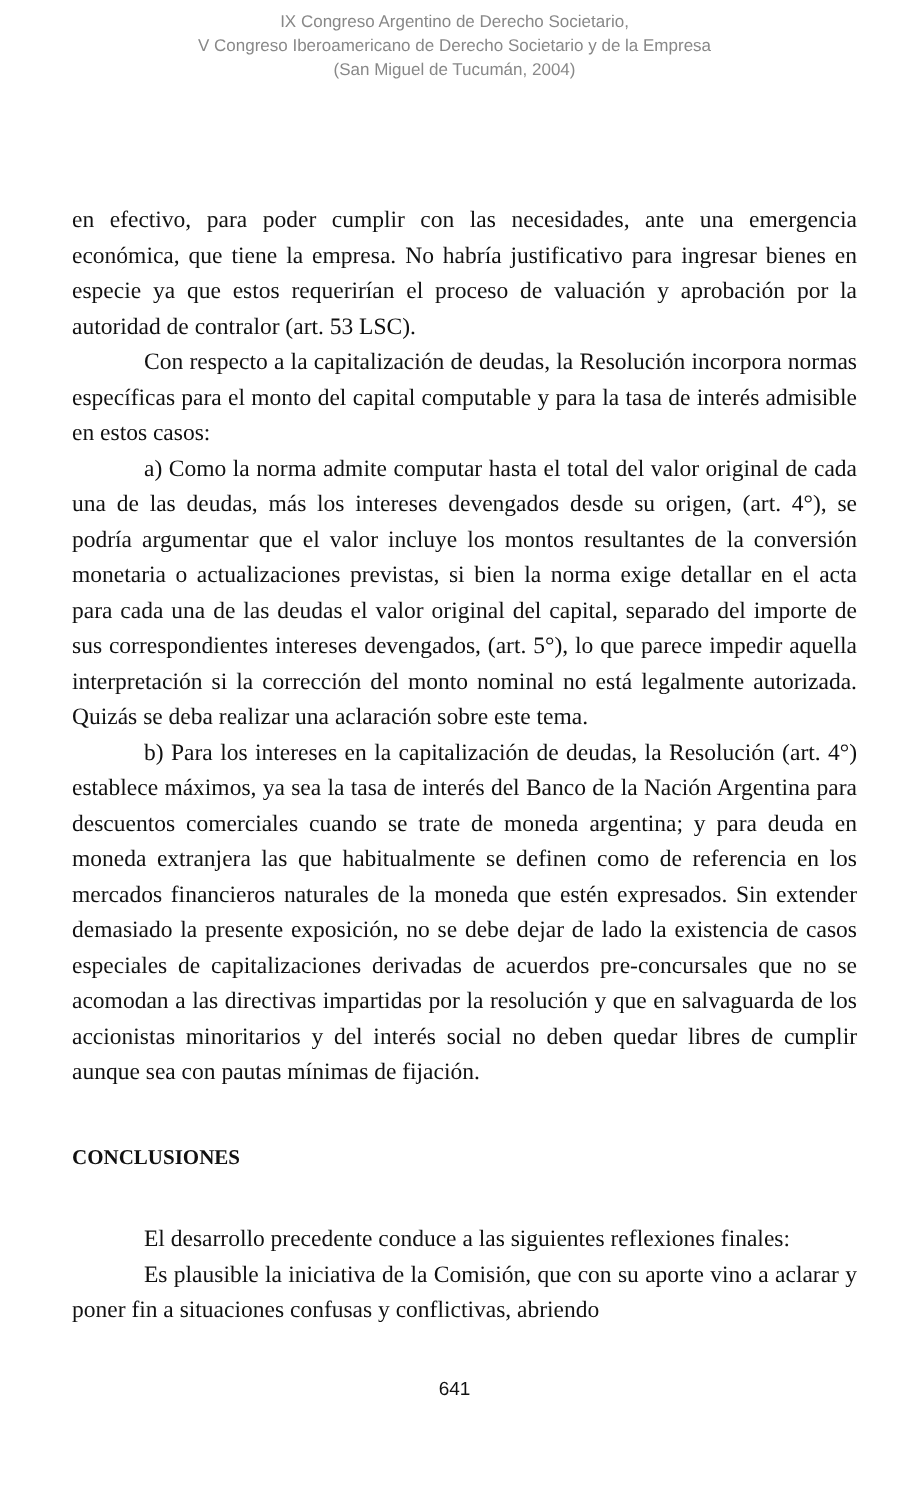IX Congreso Argentino de Derecho Societario,
V Congreso Iberoamericano de Derecho Societario y de la Empresa
(San Miguel de Tucumán, 2004)
en efectivo, para poder cumplir con las necesidades, ante una emergencia económica, que tiene la empresa. No habría justificativo para ingresar bienes en especie ya que estos requerirían el proceso de valuación y aprobación por la autoridad de contralor (art. 53 LSC).
Con respecto a la capitalización de deudas, la Resolución incorpora normas específicas para el monto del capital computable y para la tasa de interés admisible en estos casos:
a) Como la norma admite computar hasta el total del valor original de cada una de las deudas, más los intereses devengados desde su origen, (art. 4°), se podría argumentar que el valor incluye los montos resultantes de la conversión monetaria o actualizaciones previstas, si bien la norma exige detallar en el acta para cada una de las deudas el valor original del capital, separado del importe de sus correspondientes intereses devengados, (art. 5°), lo que parece impedir aquella interpretación si la corrección del monto nominal no está legalmente autorizada. Quizás se deba realizar una aclaración sobre este tema.
b) Para los intereses en la capitalización de deudas, la Resolución (art. 4°) establece máximos, ya sea la tasa de interés del Banco de la Nación Argentina para descuentos comerciales cuando se trate de moneda argentina; y para deuda en moneda extranjera las que habitualmente se definen como de referencia en los mercados financieros naturales de la moneda que estén expresados. Sin extender demasiado la presente exposición, no se debe dejar de lado la existencia de casos especiales de capitalizaciones derivadas de acuerdos pre-concursales que no se acomodan a las directivas impartidas por la resolución y que en salvaguarda de los accionistas minoritarios y del interés social no deben quedar libres de cumplir aunque sea con pautas mínimas de fijación.
CONCLUSIONES
El desarrollo precedente conduce a las siguientes reflexiones finales:
Es plausible la iniciativa de la Comisión, que con su aporte vino a aclarar y poner fin a situaciones confusas y conflictivas, abriendo
641